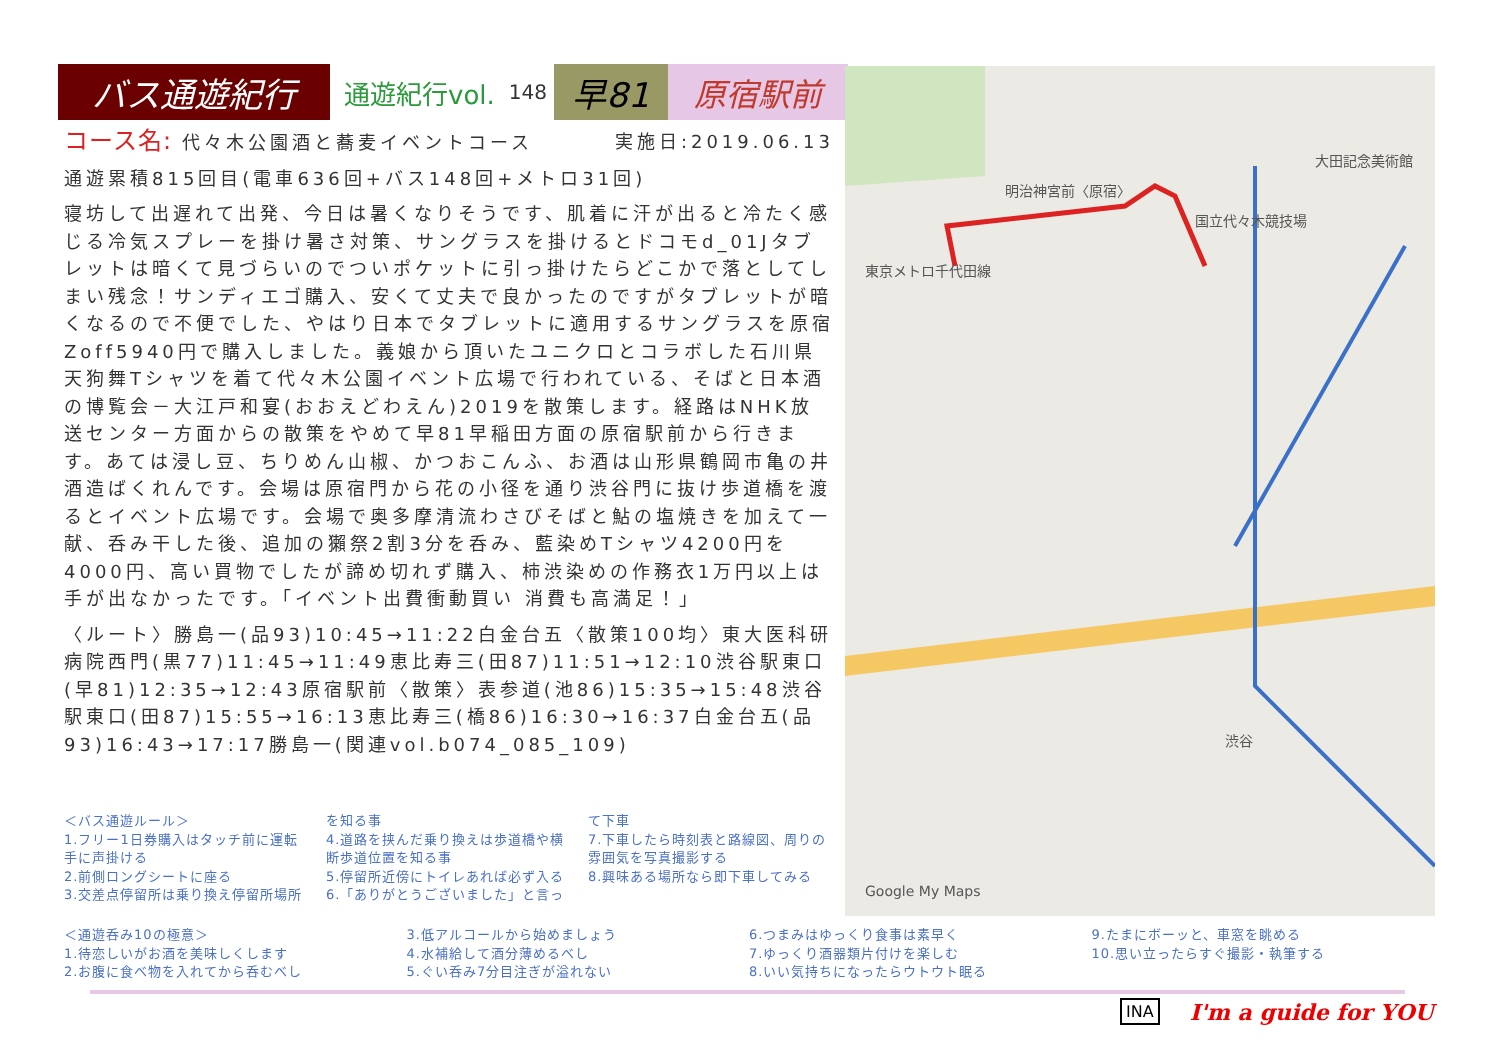バス通遊紀行
通遊紀行vol. 148
早81 原宿駅前
コース名: 代々木公園酒と蕎麦イベントコース
実施日:2019.06.13
通遊累積815回目(電車636回+バス148回+メトロ31回)
寝坊して出遅れて出発、今日は暑くなりそうです、肌着に汗が出ると冷たく感じる冷気スプレーを掛け暑さ対策、サングラスを掛けるとドコモd_01Jタブレットは暗くて見づらいのでついポケットに引っ掛けたらどこかで落としてしまい残念！サンディエゴ購入、安くて丈夫で良かったのですがタブレットが暗くなるので不便でした、やはり日本でタブレットに適用するサングラスを原宿Zoff5940円で購入しました。義娘から頂いたユニクロとコラボした石川県天狗舞Tシャツを着て代々木公園イベント広場で行われている、そばと日本酒の博覧会－大江戸和宴(おおえどわえん)2019を散策します。経路はNHK放送センター方面からの散策をやめて早81早稲田方面の原宿駅前から行きます。あては浸し豆、ちりめん山椒、かつおこんふ、お酒は山形県鶴岡市亀の井酒造ばくれんです。会場は原宿門から花の小径を通り渋谷門に抜け歩道橋を渡るとイベント広場です。会場で奥多摩清流わさびそばと鮎の塩焼きを加えて一献、呑み干した後、追加の獺祭2割3分を呑み、藍染めTシャツ4200円を4000円、高い買物でしたが諦め切れず購入、柿渋染めの作務衣1万円以上は手が出なかったです。「イベント出費衝動買い 消費も高満足！」
〈ルート〉勝島一(品93)10:45→11:22白金台五〈散策100均〉東大医科研病院西門(黒77)11:45→11:49恵比寿三(田87)11:51→12:10渋谷駅東口(早81)12:35→12:43原宿駅前〈散策〉表参道(池86)15:35→15:48渋谷駅東口(田87)15:55→16:13恵比寿三(橋86)16:30→16:37白金台五(品93)16:43→17:17勝島一(関連vol.b074_085_109)
東京メトロ千代田線
国立代々木競技場
渋谷
明治神宮前〈原宿〉
大田記念美術館
Google My Maps
＜バス通遊ルール＞
1.フリー1日券購入はタッチ前に運転手に声掛ける
2.前側ロングシートに座る
3.交差点停留所は乗り換え停留所場所を知る事
4.道路を挟んだ乗り換えは歩道橋や横断歩道位置を知る事
5.停留所近傍にトイレあれば必ず入る
6.「ありがとうございました」と言って下車
7.下車したら時刻表と路線図、周りの雰囲気を写真撮影する
8.興味ある場所なら即下車してみる
＜通遊呑み10の極意＞
1.待恋しいがお酒を美味しくします
2.お腹に食べ物を入れてから呑むべし
3.低アルコールから始めましょう
4.水補給して酒分薄めるべし
5.ぐい呑み7分目注ぎが溢れない
6.つまみはゆっくり食事は素早く
7.ゆっくり酒器類片付けを楽しむ
8.いい気持ちになったらウトウト眠る
9.たまにボーッと、車窓を眺める
10.思い立ったらすぐ撮影・執筆する
INA I'm a guide for YOU